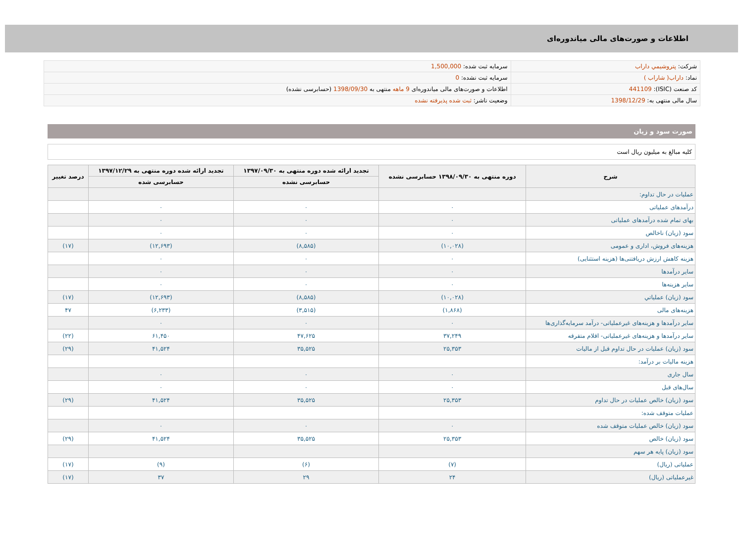اطلاعات و صورت‌های مالی میاندوره‌ای
| شرکت: پتروشيمي داراب | سرمایه ثبت شده: 1,500,000 |
| نماد: داراب( شاراب ) | سرمایه ثبت نشده: 0 |
| کد صنعت (ISIC): 441109 | اطلاعات و صورت‌های مالی میاندوره‌ای 9 ماهه منتهی به 1398/09/30 (حسابرسی نشده) |
| سال مالی منتهی به: 1398/12/29 | وضعیت ناشر: ثبت شده پذیرفته نشده |
صورت سود و زیان
کلیه مبالغ به میلیون ریال است
| شرح | دوره منتهی به ۱۳۹۸/۰۹/۳۰ حسابرسی نشده | تجدید ارائه شده دوره منتهی به ۱۳۹۷/۰۹/۳۰ | تجدید ارائه شده دوره منتهی به ۱۳۹۷/۱۲/۲۹ | درصد تغییر |
| --- | --- | --- | --- | --- |
| | | حسابرسی نشده | حسابرسی شده | |
| عملیات در حال تداوم: | | | | |
| درآمدهای عملیاتی | ۰ | ۰ | ۰ | |
| بهای تمام شده درآمدهای عملیاتی | ۰ | ۰ | ۰ | |
| سود (زیان) ناخالص | ۰ | ۰ | ۰ | |
| هزینه‌های فروش، اداری و عمومی | (۱۰,۰۲۸) | (۸,۵۸۵) | (۱۲,۶۹۳) | (۱۷) |
| هزینه کاهش ارزش دریافتنی‌ها (هزینه استثنایی) | ۰ | ۰ | ۰ | |
| سایر درآمدها | ۰ | ۰ | ۰ | |
| سایر هزینه‌ها | ۰ | ۰ | ۰ | |
| سود (زیان) عملیاتي | (۱۰,۰۲۸) | (۸,۵۸۵) | (۱۲,۶۹۳) | (۱۷) |
| هزینه‌های مالی | (۱,۸۶۸) | (۳,۵۱۵) | (۶,۲۳۳) | ۴۷ |
| سایر درآمدها و هزینه‌های غیرعملیاتی- درآمد سرمایه‌گذاری‌ها | ۰ | ۰ | ۰ | |
| سایر درآمدها و هزینه‌های غیرعملیاتی- اقلام متفرقه | ۳۷,۲۴۹ | ۴۷,۶۲۵ | ۶۱,۴۵۰ | (۲۲) |
| سود (زیان) عملیات در حال تداوم قبل از مالیات | ۲۵,۳۵۳ | ۳۵,۵۲۵ | ۴۱,۵۲۴ | (۲۹) |
| هزینه مالیات بر درآمد: | | | | |
| سال جاری | ۰ | ۰ | ۰ | |
| سال‌های قبل | ۰ | ۰ | ۰ | |
| سود (زیان) خالص عملیات در حال تداوم | ۲۵,۳۵۳ | ۳۵,۵۲۵ | ۴۱,۵۲۴ | (۲۹) |
| عملیات متوقف شده: | | | | |
| سود (زیان) خالص عملیات متوقف شده | ۰ | ۰ | ۰ | |
| سود (زیان) خالص | ۲۵,۳۵۳ | ۳۵,۵۲۵ | ۴۱,۵۲۴ | (۲۹) |
| سود (زیان) پایه هر سهم | | | | |
| عملیاتی (ریال) | (۷) | (۶) | (۹) | (۱۷) |
| غیرعملیاتی (ریال) | ۲۴ | ۲۹ | ۳۷ | (۱۷) |